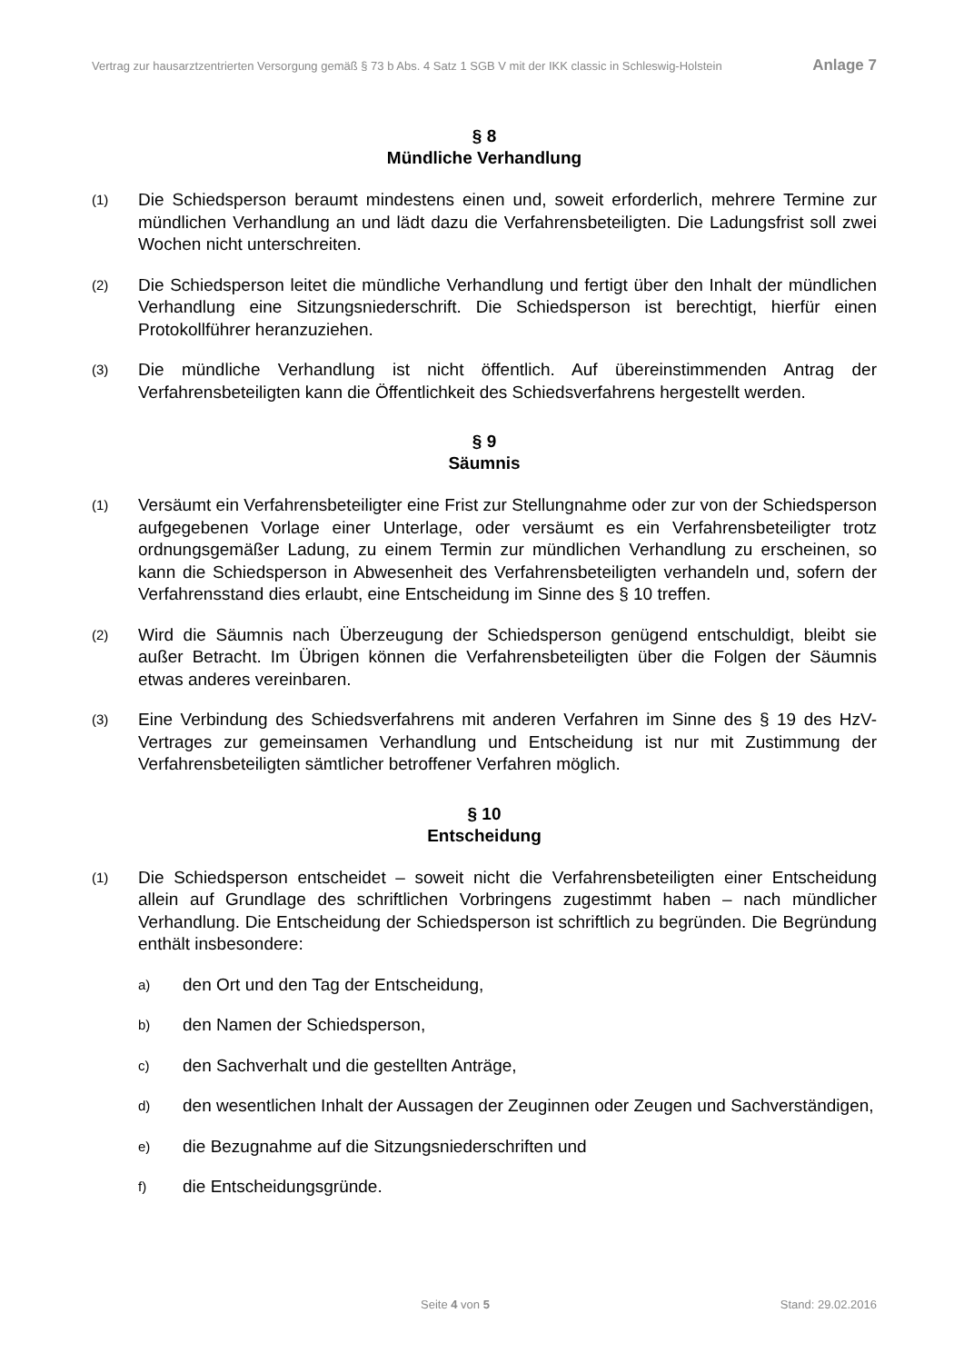Vertrag zur hausarztzentrierten Versorgung gemäß § 73 b Abs. 4 Satz 1 SGB V mit der IKK classic in Schleswig-Holstein Anlage 7
§ 8
Mündliche Verhandlung
(1) Die Schiedsperson beraumt mindestens einen und, soweit erforderlich, mehrere Termine zur mündlichen Verhandlung an und lädt dazu die Verfahrensbeteiligten. Die Ladungsfrist soll zwei Wochen nicht unterschreiten.
(2) Die Schiedsperson leitet die mündliche Verhandlung und fertigt über den Inhalt der mündlichen Verhandlung eine Sitzungsniederschrift. Die Schiedsperson ist berechtigt, hierfür einen Protokollführer heranzuziehen.
(3) Die mündliche Verhandlung ist nicht öffentlich. Auf übereinstimmenden Antrag der Verfahrensbeteiligten kann die Öffentlichkeit des Schiedsverfahrens hergestellt werden.
§ 9
Säumnis
(1) Versäumt ein Verfahrensbeteiligter eine Frist zur Stellungnahme oder zur von der Schiedsperson aufgegebenen Vorlage einer Unterlage, oder versäumt es ein Verfahrensbeteiligter trotz ordnungsgemäßer Ladung, zu einem Termin zur mündlichen Verhandlung zu erscheinen, so kann die Schiedsperson in Abwesenheit des Verfahrensbeteiligten verhandeln und, sofern der Verfahrensstand dies erlaubt, eine Entscheidung im Sinne des § 10 treffen.
(2) Wird die Säumnis nach Überzeugung der Schiedsperson genügend entschuldigt, bleibt sie außer Betracht. Im Übrigen können die Verfahrensbeteiligten über die Folgen der Säumnis etwas anderes vereinbaren.
(3) Eine Verbindung des Schiedsverfahrens mit anderen Verfahren im Sinne des § 19 des HzV-Vertrages zur gemeinsamen Verhandlung und Entscheidung ist nur mit Zustimmung der Verfahrensbeteiligten sämtlicher betroffener Verfahren möglich.
§ 10
Entscheidung
(1) Die Schiedsperson entscheidet – soweit nicht die Verfahrensbeteiligten einer Entscheidung allein auf Grundlage des schriftlichen Vorbringens zugestimmt haben – nach mündlicher Verhandlung. Die Entscheidung der Schiedsperson ist schriftlich zu begründen. Die Begründung enthält insbesondere:
a) den Ort und den Tag der Entscheidung,
b) den Namen der Schiedsperson,
c) den Sachverhalt und die gestellten Anträge,
d) den wesentlichen Inhalt der Aussagen der Zeuginnen oder Zeugen und Sachverständigen,
e) die Bezugnahme auf die Sitzungsniederschriften und
f) die Entscheidungsgründe.
Seite 4 von 5 Stand: 29.02.2016